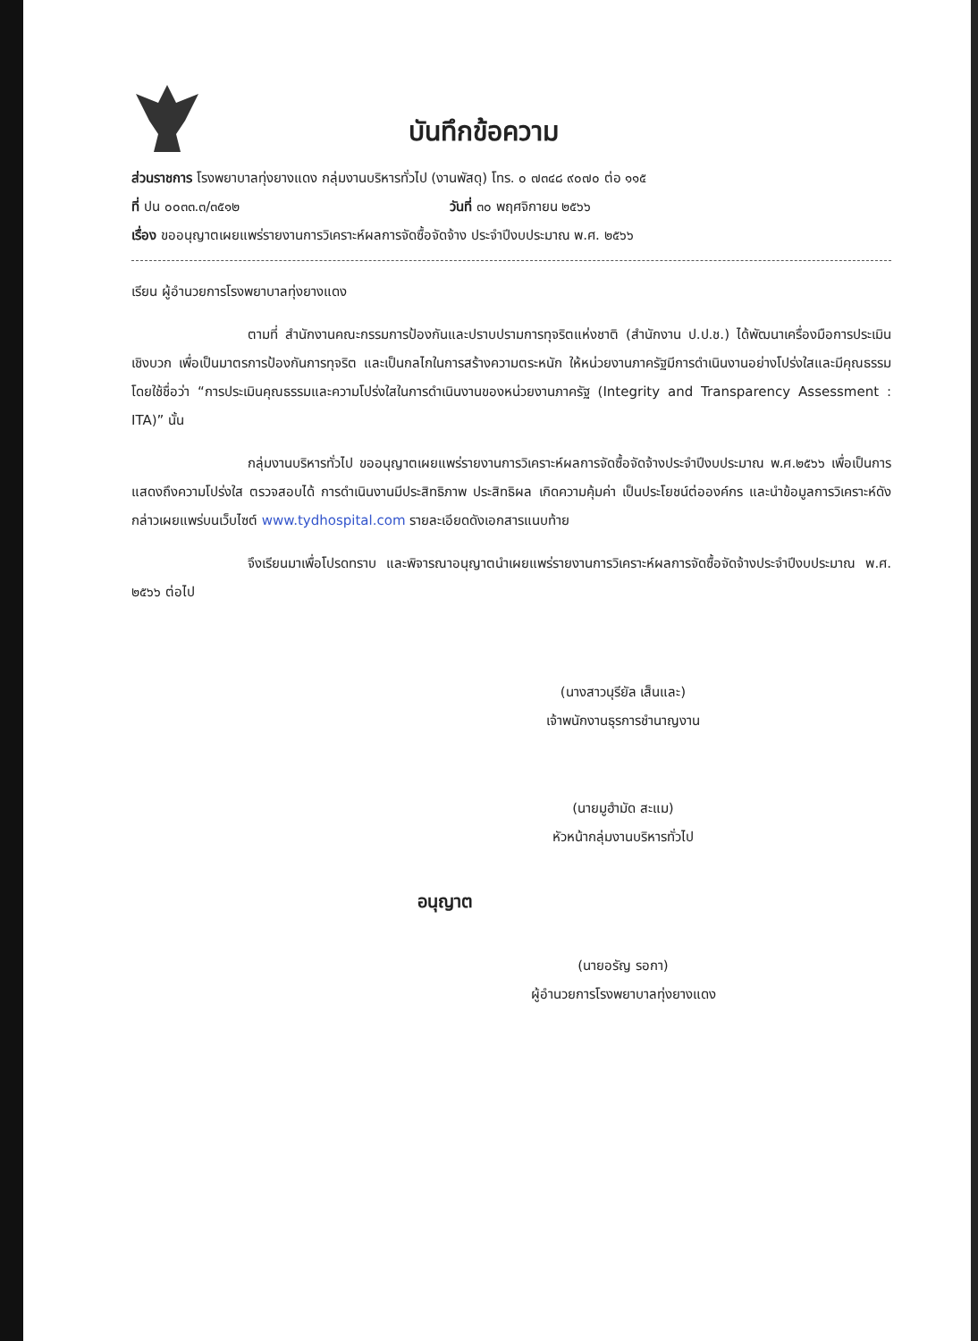บันทึกข้อความ
ส่วนราชการ โรงพยาบาลทุ่งยางแดง กลุ่มงานบริหารทั่วไป (งานพัสดุ) โทร. ๐ ๗๓๔๘ ๙๐๗๐ ต่อ ๑๑๕
ที่ ปน ๐๐๓๓.๓/๓๕๑๒ วันที่ ๓๐ พฤศจิกายน ๒๕๖๖
เรื่อง ขออนุญาตเผยแพร่รายงานการวิเคราะห์ผลการจัดซื้อจัดจ้าง ประจำปีงบประมาณ พ.ศ. ๒๕๖๖
เรียน ผู้อำนวยการโรงพยาบาลทุ่งยางแดง
ตามที่ สำนักงานคณะกรรมการป้องกันและปราบปรามการทุจริตแห่งชาติ (สำนักงาน ป.ป.ช.) ได้พัฒนาเครื่องมือการประเมินเชิงบวก เพื่อเป็นมาตรการป้องกันการทุจริต และเป็นกลไกในการสร้างความตระหนัก ให้หน่วยงานภาครัฐมีการดำเนินงานอย่างโปร่งใสและมีคุณธรรม โดยใช้ชื่อว่า “การประเมินคุณธรรมและความโปร่งใสในการดำเนินงานของหน่วยงานภาครัฐ (Integrity and Transparency Assessment : ITA)” นั้น
กลุ่มงานบริหารทั่วไป ขออนุญาตเผยแพร่รายงานการวิเคราะห์ผลการจัดซื้อจัดจ้างประจำปีงบประมาณ พ.ศ.๒๕๖๖ เพื่อเป็นการแสดงถึงความโปร่งใส ตรวจสอบได้ การดำเนินงานมีประสิทธิภาพ ประสิทธิผล เกิดความคุ้มค่า เป็นประโยชน์ต่อองค์กร และนำข้อมูลการวิเคราะห์ดังกล่าวเผยแพร่บนเว็บไซต์ www.tydhospital.com รายละเอียดดังเอกสารแนบท้าย
จึงเรียนมาเพื่อโปรดทราบ และพิจารณาอนุญาตนำเผยแพร่รายงานการวิเคราะห์ผลการจัดซื้อจัดจ้างประจำปีงบประมาณ พ.ศ. ๒๕๖๖ ต่อไป
(นางสาวนุรียัล เส็นและ)
เจ้าพนักงานธุรการชำนาญงาน
(นายมูฮำมัด สะแม)
หัวหน้ากลุ่มงานบริหารทั่วไป
อนุญาต
(นายอรัญ รอกา)
ผู้อำนวยการโรงพยาบาลทุ่งยางแดง